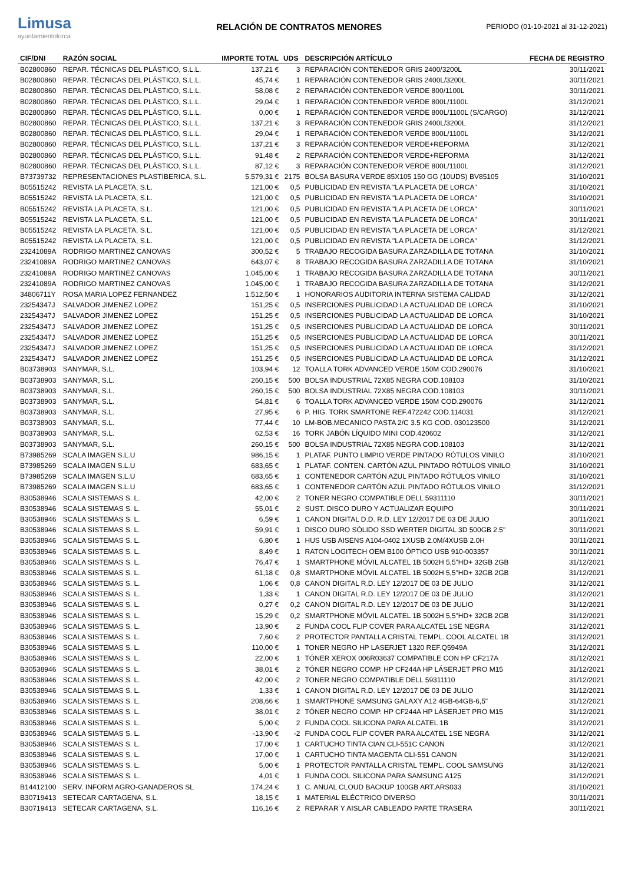Limusa
ayuntamientolorca
RELACIÓN DE CONTRATOS MENORES
PERIODO (01-10-2021 al 31-12-2021)
| CIF/DNI | RAZÓN SOCIAL | IMPORTE TOTAL | UDS | DESCRIPCIÓN ARTÍCULO | FECHA DE REGISTRO |
| --- | --- | --- | --- | --- | --- |
| B02800860 | REPAR. TÉCNICAS DEL PLÁSTICO, S.L.L. | 137,21 € | 3 | REPARACIÓN CONTENEDOR GRIS 2400/3200L | 30/11/2021 |
| B02800860 | REPAR. TÉCNICAS DEL PLÁSTICO, S.L.L. | 45,74 € | 1 | REPARACIÓN CONTENEDOR GRIS 2400L/3200L | 30/11/2021 |
| B02800860 | REPAR. TÉCNICAS DEL PLÁSTICO, S.L.L. | 58,08 € | 2 | REPARACIÓN CONTENEDOR VERDE 800/1100L | 30/11/2021 |
| B02800860 | REPAR. TÉCNICAS DEL PLÁSTICO, S.L.L. | 29,04 € | 1 | REPARACIÓN CONTENEDOR VERDE 800L/1100L | 31/12/2021 |
| B02800860 | REPAR. TÉCNICAS DEL PLÁSTICO, S.L.L. | 0,00 € | 1 | REPARACIÓN CONTENEDOR VERDE 800L/1100L (S/CARGO) | 31/12/2021 |
| B02800860 | REPAR. TÉCNICAS DEL PLÁSTICO, S.L.L. | 137,21 € | 3 | REPARACIÓN CONTENEDOR GRIS 2400L/3200L | 31/12/2021 |
| B02800860 | REPAR. TÉCNICAS DEL PLÁSTICO, S.L.L. | 29,04 € | 1 | REPARACIÓN CONTENEDOR VERDE 800L/1100L | 31/12/2021 |
| B02800860 | REPAR. TÉCNICAS DEL PLÁSTICO, S.L.L. | 137,21 € | 3 | REPARACIÓN CONTENEDOR VERDE+REFORMA | 31/12/2021 |
| B02800860 | REPAR. TÉCNICAS DEL PLÁSTICO, S.L.L. | 91,48 € | 2 | REPARACIÓN CONTENEDOR VERDE+REFORMA | 31/12/2021 |
| B02800860 | REPAR. TÉCNICAS DEL PLÁSTICO, S.L.L. | 87,12 € | 3 | REPARACIÓN CONTENEDOR VERDE 800L/1100L | 31/12/2021 |
| B73739732 | REPRESENTACIONES PLASTIBERICA, S.L. | 5.579,31 € | 2175 | BOLSA BASURA VERDE 85X105 150 GG (10UDS) BV85105 | 31/10/2021 |
| B05515242 | REVISTA LA PLACETA, S.L. | 121,00 € | 0,5 | PUBLICIDAD EN REVISTA "LA PLACETA DE LORCA" | 31/10/2021 |
| B05515242 | REVISTA LA PLACETA, S.L. | 121,00 € | 0,5 | PUBLICIDAD EN REVISTA "LA PLACETA DE LORCA" | 31/10/2021 |
| B05515242 | REVISTA LA PLACETA, S.L. | 121,00 € | 0,5 | PUBLICIDAD EN REVISTA "LA PLACETA DE LORCA" | 30/11/2021 |
| B05515242 | REVISTA LA PLACETA, S.L. | 121,00 € | 0,5 | PUBLICIDAD EN REVISTA "LA PLACETA DE LORCA" | 30/11/2021 |
| B05515242 | REVISTA LA PLACETA, S.L. | 121,00 € | 0,5 | PUBLICIDAD EN REVISTA "LA PLACETA DE LORCA" | 31/12/2021 |
| B05515242 | REVISTA LA PLACETA, S.L. | 121,00 € | 0,5 | PUBLICIDAD EN REVISTA "LA PLACETA DE LORCA" | 31/12/2021 |
| 23241089A | RODRIGO MARTINEZ CANOVAS | 300,52 € | 5 | TRABAJO RECOGIDA BASURA ZARZADILLA DE TOTANA | 31/10/2021 |
| 23241089A | RODRIGO MARTINEZ CANOVAS | 643,07 € | 8 | TRABAJO RECOGIDA BASURA ZARZADILLA DE TOTANA | 31/10/2021 |
| 23241089A | RODRIGO MARTINEZ CANOVAS | 1.045,00 € | 1 | TRABAJO RECOGIDA BASURA ZARZADILLA DE TOTANA | 30/11/2021 |
| 23241089A | RODRIGO MARTINEZ CANOVAS | 1.045,00 € | 1 | TRABAJO RECOGIDA BASURA ZARZADILLA DE TOTANA | 31/12/2021 |
| 34806711Y | ROSA MARIA LOPEZ FERNANDEZ | 1.512,50 € | 1 | HONORARIOS AUDITORIA INTERNA SISTEMA CALIDAD | 31/12/2021 |
| 23254347J | SALVADOR JIMENEZ LOPEZ | 151,25 € | 0,5 | INSERCIONES PUBLICIDAD LA ACTUALIDAD DE LORCA | 31/10/2021 |
| 23254347J | SALVADOR JIMENEZ LOPEZ | 151,25 € | 0,5 | INSERCIONES PUBLICIDAD LA ACTUALIDAD DE LORCA | 31/10/2021 |
| 23254347J | SALVADOR JIMENEZ LOPEZ | 151,25 € | 0,5 | INSERCIONES PUBLICIDAD LA ACTUALIDAD DE LORCA | 30/11/2021 |
| 23254347J | SALVADOR JIMENEZ LOPEZ | 151,25 € | 0,5 | INSERCIONES PUBLICIDAD LA ACTUALIDAD DE LORCA | 30/11/2021 |
| 23254347J | SALVADOR JIMENEZ LOPEZ | 151,25 € | 0,5 | INSERCIONES PUBLICIDAD LA ACTUALIDAD DE LORCA | 31/12/2021 |
| 23254347J | SALVADOR JIMENEZ LOPEZ | 151,25 € | 0,5 | INSERCIONES PUBLICIDAD LA ACTUALIDAD DE LORCA | 31/12/2021 |
| B03738903 | SANYMAR, S.L. | 103,94 € | 12 | TOALLA TORK ADVANCED VERDE 150M COD.290076 | 31/10/2021 |
| B03738903 | SANYMAR, S.L. | 260,15 € | 500 | BOLSA INDUSTRIAL 72X85 NEGRA COD.108103 | 31/10/2021 |
| B03738903 | SANYMAR, S.L. | 260,15 € | 500 | BOLSA INDUSTRIAL 72X85 NEGRA COD.108103 | 30/11/2021 |
| B03738903 | SANYMAR, S.L. | 54,81 € | 6 | TOALLA TORK ADVANCED VERDE 150M COD.290076 | 31/12/2021 |
| B03738903 | SANYMAR, S.L. | 27,95 € | 6 | P. HIG. TORK SMARTONE REF.472242 COD.114031 | 31/12/2021 |
| B03738903 | SANYMAR, S.L. | 77,44 € | 10 | LM-BOB.MECANICO PASTA 2/C 3.5 KG COD. 030123500 | 31/12/2021 |
| B03738903 | SANYMAR, S.L. | 62,53 € | 16 | TORK JABÓN LÍQUIDO MINI COD.420602 | 31/12/2021 |
| B03738903 | SANYMAR, S.L. | 260,15 € | 500 | BOLSA INDUSTRIAL 72X85 NEGRA COD.108103 | 31/12/2021 |
| B73985269 | SCALA IMAGEN S.L.U | 986,15 € | 1 | PLATAF. PUNTO LIMPIO VERDE PINTADO RÓTULOS VINILO | 31/10/2021 |
| B73985269 | SCALA IMAGEN S.L.U | 683,65 € | 1 | PLATAF. CONTEN. CARTÓN AZUL PINTADO RÓTULOS VINILO | 31/10/2021 |
| B73985269 | SCALA IMAGEN S.L.U | 683,65 € | 1 | CONTENEDOR CARTÓN AZUL PINTADO RÓTULOS VINILO | 31/10/2021 |
| B73985269 | SCALA IMAGEN S.L.U | 683,65 € | 1 | CONTENEDOR CARTÓN AZUL PINTADO RÓTULOS VINILO | 31/12/2021 |
| B30538946 | SCALA SISTEMAS S. L. | 42,00 € | 2 | TONER NEGRO COMPATIBLE DELL 59311110 | 30/11/2021 |
| B30538946 | SCALA SISTEMAS S. L. | 55,01 € | 2 | SUST. DISCO DURO Y ACTUALIZAR EQUIPO | 30/11/2021 |
| B30538946 | SCALA SISTEMAS S. L. | 6,59 € | 1 | CANON DIGITAL D.D. R.D. LEY 12/2017 DE 03 DE JULIO | 30/11/2021 |
| B30538946 | SCALA SISTEMAS S. L. | 59,91 € | 1 | DISCO DURO SÓLIDO SSD WERTER DIGITAL 3D 500GB 2.5" | 30/11/2021 |
| B30538946 | SCALA SISTEMAS S. L. | 6,80 € | 1 | HUS USB AISENS A104-0402 1XUSB 2.0M/4XUSB 2.0H | 30/11/2021 |
| B30538946 | SCALA SISTEMAS S. L. | 8,49 € | 1 | RATON LOGITECH OEM B100 ÓPTICO USB 910-003357 | 30/11/2021 |
| B30538946 | SCALA SISTEMAS S. L. | 76,47 € | 1 | SMARTPHONE MÓVIL ALCATEL 1B 5002H 5,5"HD+ 32GB 2GB | 31/12/2021 |
| B30538946 | SCALA SISTEMAS S. L. | 61,18 € | 0,8 | SMARTPHONE MÓVIL ALCATEL 1B 5002H 5,5"HD+ 32GB 2GB | 31/12/2021 |
| B30538946 | SCALA SISTEMAS S. L. | 1,06 € | 0,8 | CANON DIGITAL R.D. LEY 12/2017 DE 03 DE JULIO | 31/12/2021 |
| B30538946 | SCALA SISTEMAS S. L. | 1,33 € | 1 | CANON DIGITAL R.D. LEY 12/2017 DE 03 DE JULIO | 31/12/2021 |
| B30538946 | SCALA SISTEMAS S. L. | 0,27 € | 0,2 | CANON DIGITAL R.D. LEY 12/2017 DE 03 DE JULIO | 31/12/2021 |
| B30538946 | SCALA SISTEMAS S. L. | 15,29 € | 0,2 | SMARTPHONE MÓVIL ALCATEL 1B 5002H 5,5"HD+ 32GB 2GB | 31/12/2021 |
| B30538946 | SCALA SISTEMAS S. L. | 13,90 € | 2 | FUNDA COOL FLIP COVER PARA ALCATEL 1SE NEGRA | 31/12/2021 |
| B30538946 | SCALA SISTEMAS S. L. | 7,60 € | 2 | PROTECTOR PANTALLA CRISTAL TEMPL. COOL ALCATEL 1B | 31/12/2021 |
| B30538946 | SCALA SISTEMAS S. L. | 110,00 € | 1 | TONER NEGRO HP LASERJET 1320 REF.Q5949A | 31/12/2021 |
| B30538946 | SCALA SISTEMAS S. L. | 22,00 € | 1 | TÓNER XEROX 006R03637 COMPATIBLE CON HP CF217A | 31/12/2021 |
| B30538946 | SCALA SISTEMAS S. L. | 38,01 € | 2 | TÓNER NEGRO COMP. HP CF244A HP LÁSERJET PRO M15 | 31/12/2021 |
| B30538946 | SCALA SISTEMAS S. L. | 42,00 € | 2 | TONER NEGRO COMPATIBLE DELL 59311110 | 31/12/2021 |
| B30538946 | SCALA SISTEMAS S. L. | 1,33 € | 1 | CANON DIGITAL R.D. LEY 12/2017 DE 03 DE JULIO | 31/12/2021 |
| B30538946 | SCALA SISTEMAS S. L. | 208,66 € | 1 | SMARTPHONE SAMSUNG GALAXY A12 4GB-64GB-6,5" | 31/12/2021 |
| B30538946 | SCALA SISTEMAS S. L. | 38,01 € | 2 | TÓNER NEGRO COMP. HP CF244A HP LÁSERJET PRO M15 | 31/12/2021 |
| B30538946 | SCALA SISTEMAS S. L. | 5,00 € | 2 | FUNDA COOL SILICONA PARA ALCATEL 1B | 31/12/2021 |
| B30538946 | SCALA SISTEMAS S. L. | -13,90 € | -2 | FUNDA COOL FLIP COVER PARA ALCATEL 1SE NEGRA | 31/12/2021 |
| B30538946 | SCALA SISTEMAS S. L. | 17,00 € | 1 | CARTUCHO TINTA CIAN CLI-551C CANON | 31/12/2021 |
| B30538946 | SCALA SISTEMAS S. L. | 17,00 € | 1 | CARTUCHO TINTA MAGENTA CLI-551 CANON | 31/12/2021 |
| B30538946 | SCALA SISTEMAS S. L. | 5,00 € | 1 | PROTECTOR PANTALLA CRISTAL TEMPL. COOL SAMSUNG | 31/12/2021 |
| B30538946 | SCALA SISTEMAS S. L. | 4,01 € | 1 | FUNDA COOL SILICONA PARA SAMSUNG A125 | 31/12/2021 |
| B14412100 | SERV. INFORM AGRO-GANADEROS SL | 174,24 € | 1 | C. ANUAL CLOUD BACKUP 100GB ART.ARS033 | 31/10/2021 |
| B30719413 | SETECAR CARTAGENA, S.L. | 18,15 € | 1 | MATERIAL ELÉCTRICO DIVERSO | 30/11/2021 |
| B30719413 | SETECAR CARTAGENA, S.L. | 116,16 € | 2 | REPARAR Y AISLAR CABLEADO PARTE TRASERA | 30/11/2021 |